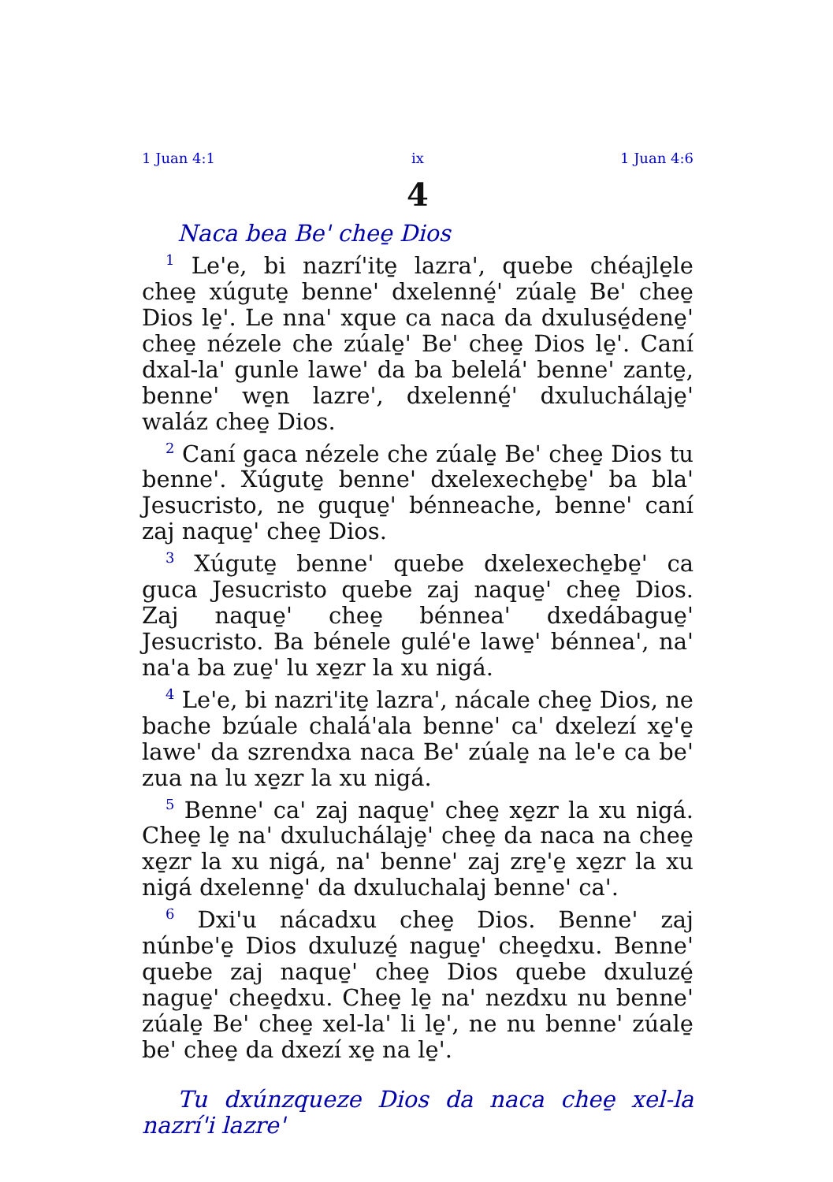1 Juan 4:1 ix 1 Juan 4:6
4
Naca bea Be' chee̱ Dios
<sup>1</sup> Le'e, bi nazrí'ite̱ lazra', quebe chéajle̱le chee̱ xúgute̱ benne' dxelenné̱' zúale̱ Be' chee̱ Dios le̱'. Le nna' xque ca naca da dxulusé̱dene̱' chee̱ nézele che zúale̱' Be' chee̱ Dios le̱'. Caní dxal-la' gunle lawe' da ba belelá' benne' zante̱, benne' we̱n lazre', dxelenné̱' dxuluchálaje̱' waláz chee̱ Dios.
<sup>2</sup> Caní gaca nézele che zúale̱ Be' chee̱ Dios tu benne'. Xúgute̱ benne' dxelexeche̱be̱' ba bla' Jesucristo, ne guque̱' bénneache, benne' caní zaj naque̱' chee̱ Dios.
<sup>3</sup> Xúgute̱ benne' quebe dxelexeche̱be̱' ca guca Jesucristo quebe zaj naque̱' chee̱ Dios. Zaj naque̱' chee̱ bénnea' dxedábague̱' Jesucristo. Ba bénele gulé'e lawe̱' bénnea', na' na'a ba zue̱' lu xe̱zr la xu nigá.
<sup>4</sup> Le'e, bi nazri'ite̱ lazra', nácale chee̱ Dios, ne bache bzúale chalá'ala benne' ca' dxelezí xe̱'e̱ lawe' da szrendxa naca Be' zúale̱ na le'e ca be' zua na lu xe̱zr la xu nigá.
<sup>5</sup> Benne' ca' zaj naque̱' chee̱ xe̱zr la xu nigá. Chee̱ le̱ na' dxuluchálaje̱' chee̱ da naca na chee̱ xe̱zr la xu nigá, na' benne' zaj zre̱'e̱ xe̱zr la xu nigá dxelenne̱' da dxuluchalaj benne' ca'.
<sup>6</sup> Dxi'u nácadxu chee̱ Dios. Benne' zaj núnbe'e̱ Dios dxuluzé̱ nague̱' chee̱dxu. Benne' quebe zaj naque̱' chee̱ Dios quebe dxuluzé̱ nague̱' chee̱dxu. Chee̱ le̱ na' nezdxu nu benne' zúale̱ Be' chee̱ xel-la' li le̱', ne nu benne' zúale̱ be' chee̱ da dxezí xe̱ na le̱'.
Tu dxúnzqueze Dios da naca chee̱ xel-la nazrí'i lazre'